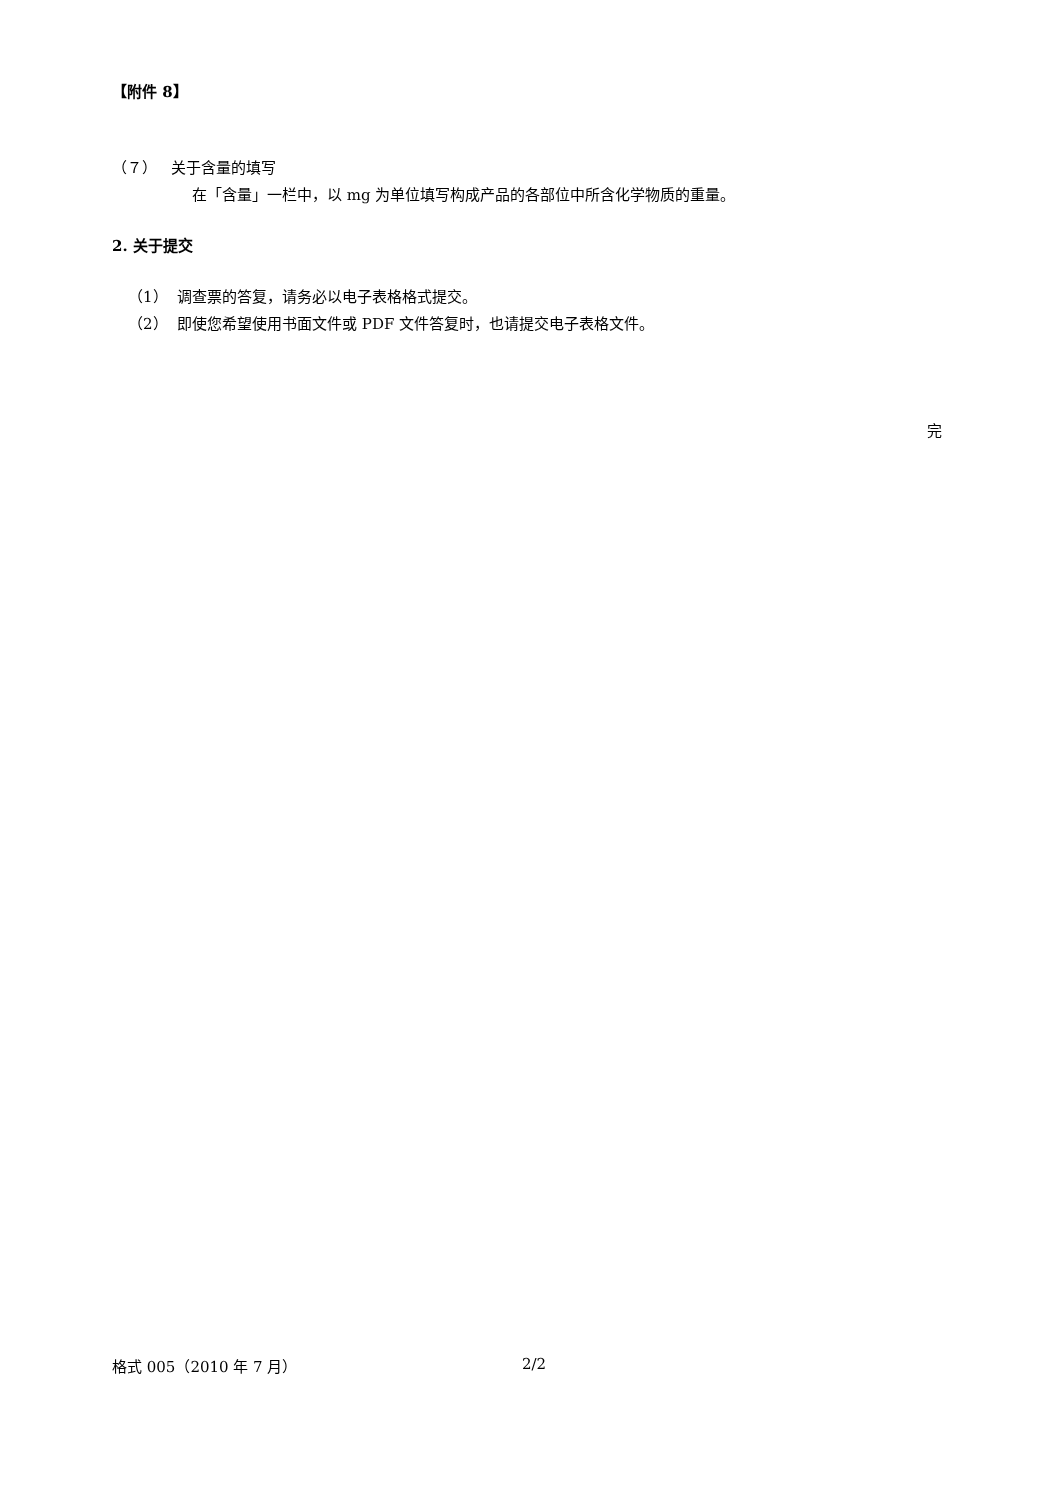【附件 8】
（７） 关于含量的填写
在「含量」一栏中，以 mg 为单位填写构成产品的各部位中所含化学物质的重量。
2. 关于提交
（1） 调查票的答复，请务必以电子表格格式提交。
（2） 即使您希望使用书面文件或 PDF 文件答复时，也请提交电子表格文件。
完
格式 005（2010 年 7 月） 2/2